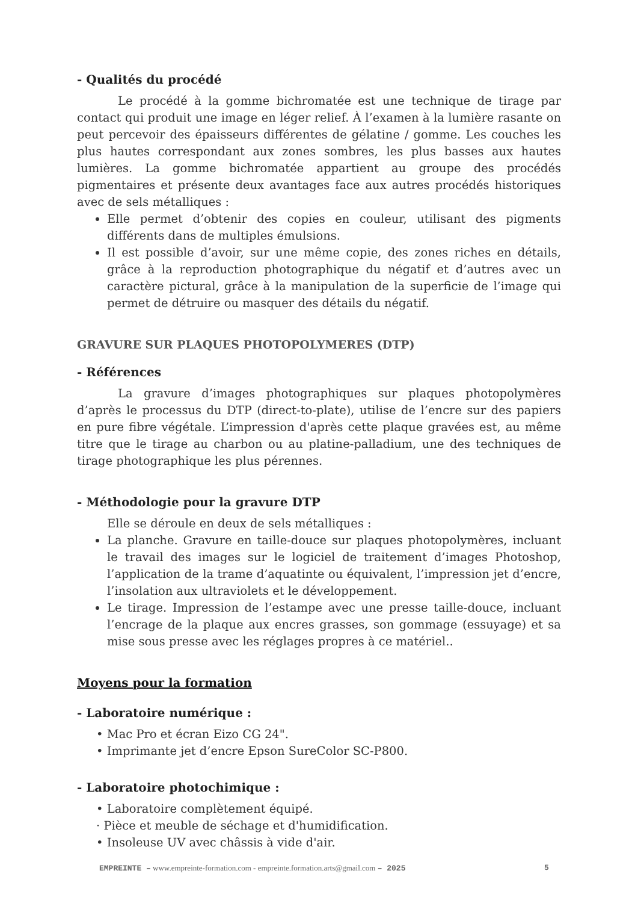- Qualités du procédé
Le procédé à la gomme bichromatée est une technique de tirage par contact qui produit une image en léger relief. À l’examen à la lumière rasante on peut percevoir des épaisseurs différentes de gélatine / gomme. Les couches les plus hautes correspondant aux zones sombres, les plus basses aux hautes lumières. La gomme bichromatée appartient au groupe des procédés pigmentaires et présente deux avantages face aux autres procédés historiques avec de sels métalliques :
Elle permet d’obtenir des copies en couleur, utilisant des pigments différents dans de multiples émulsions.
Il est possible d’avoir, sur une même copie, des zones riches en détails, grâce à la reproduction photographique du négatif et d’autres avec un caractère pictural, grâce à la manipulation de la superficie de l’image qui permet de détruire ou masquer des détails du négatif.
GRAVURE SUR PLAQUES PHOTOPOLYMERES (DTP)
- Références
La gravure d’images photographiques sur plaques photopolymères d’après le processus du DTP (direct-to-plate), utilise de l’encre sur des papiers en pure fibre végétale. L’impression d'après cette plaque gravées est, au même titre que le tirage au charbon ou au platine-palladium, une des techniques de tirage photographique les plus pérennes.
- Méthodologie pour la gravure DTP
Elle se déroule en deux de sels métalliques :
La planche. Gravure en taille-douce sur plaques photopolymères, incluant le travail des images sur le logiciel de traitement d’images Photoshop, l’application de la trame d’aquatinte ou équivalent, l’impression jet d’encre, l’insolation aux ultraviolets et le développement.
Le tirage. Impression de l’estampe avec une presse taille-douce, incluant l’encrage de la plaque aux encres grasses, son gommage (essuyage) et sa mise sous presse avec les réglages propres à ce matériel..
Moyens pour la formation
- Laboratoire numérique :
• Mac Pro et écran Eizo CG 24".
• Imprimante jet d’encre Epson SureColor SC-P800.
- Laboratoire photochimique :
• Laboratoire complètement équipé.
· Pièce et meuble de séchage et d'humidification.
• Insoleuse UV avec châssis à vide d'air.
EMPREINTE – www.empreinte-formation.com - empreinte.formation.arts@gmail.com – 2025
5